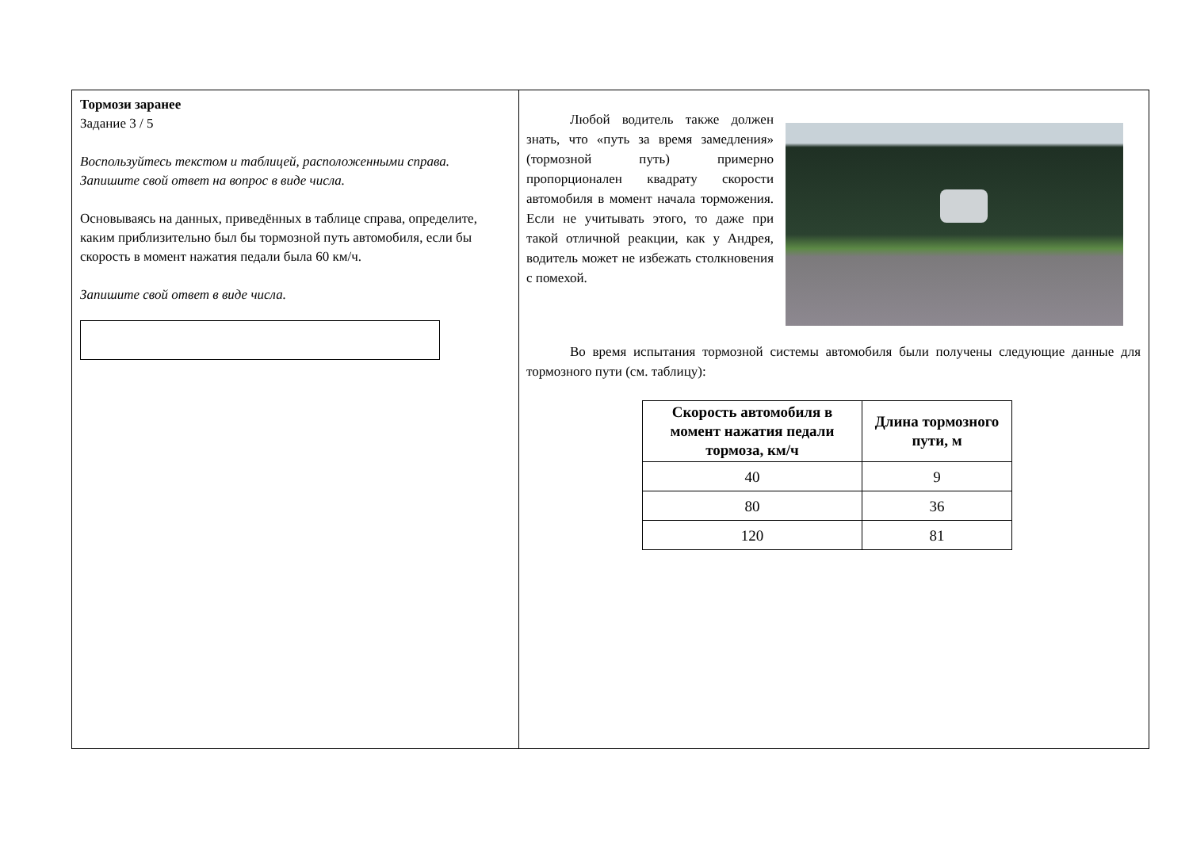Тормози заранее
Задание 3 / 5
Воспользуйтесь текстом и таблицей, расположенными справа. Запишите свой ответ на вопрос в виде числа.
Основываясь на данных, приведённых в таблице справа, определите, каким приблизительно был бы тормозной путь автомобиля, если бы скорость в момент нажатия педали была 60 км/ч.
Запишите свой ответ в виде числа.
Любой водитель также должен знать, что «путь за время замедления» (тормозной путь) примерно пропорционален квадрату скорости автомобиля в момент начала торможения. Если не учитывать этого, то даже при такой отличной реакции, как у Андрея, водитель может не избежать столкновения с помехой.
Во время испытания тормозной системы автомобиля были получены следующие данные для тормозного пути (см. таблицу):
| Скорость автомобиля в момент нажатия педали тормоза, км/ч | Длина тормозного пути, м |
| --- | --- |
| 40 | 9 |
| 80 | 36 |
| 120 | 81 |